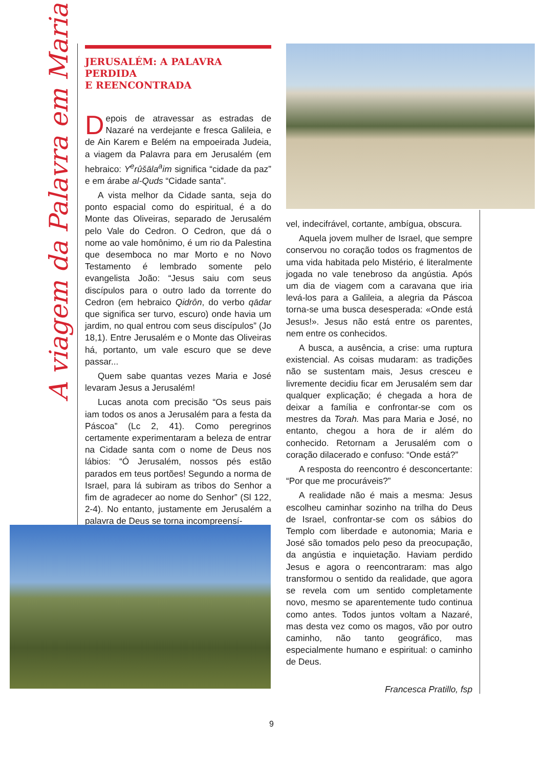A viagem da Palavra em Maria
JERUSALÉM: A PALAVRA PERDIDA
E REENCONTRADA
Depois de atravessar as estradas de Nazaré na verdejante e fresca Galileia, e de Ain Karem e Belém na empoeirada Judeia, a viagem da Palavra para em Jerusalém (em hebraico: Y<sup>e</sup>rûšāla<sup>a</sup>im significa “cidade da paz” e em árabe al-Quds “Cidade santa”.
A vista melhor da Cidade santa, seja do ponto espacial como do espiritual, é a do Monte das Oliveiras, separado de Jerusalém pelo Vale do Cedron. O Cedron, que dá o nome ao vale homônimo, é um rio da Palestina que desemboca no mar Morto e no Novo Testamento é lembrado somente pelo evangelista João: “Jesus saiu com seus discípulos para o outro lado da torrente do Cedron (em hebraico Qidrôn, do verbo qādar que significa ser turvo, escuro) onde havia um jardim, no qual entrou com seus discípulos” (Jo 18,1). Entre Jerusalém e o Monte das Oliveiras há, portanto, um vale escuro que se deve passar...
Quem sabe quantas vezes Maria e José levaram Jesus a Jerusalém!
Lucas anota com precisão “Os seus pais iam todos os anos a Jerusalém para a festa da Páscoa” (Lc 2, 41). Como peregrinos certamente experimentaram a beleza de entrar na Cidade santa com o nome de Deus nos lábios: “Ó Jerusalém, nossos pés estão parados em teus portões! Segundo a norma de Israel, para lá subiram as tribos do Senhor a fim de agradecer ao nome do Senhor” (Sl 122, 2-4). No entanto, justamente em Jerusalém a palavra de Deus se torna incompreensí-
vel, indecifrável, cortante, ambígua, obscura.
Aquela jovem mulher de Israel, que sempre conservou no coração todos os fragmentos de uma vida habitada pelo Mistério, é literalmente jogada no vale tenebroso da angústia. Após um dia de viagem com a caravana que iria levá-los para a Galileia, a alegria da Páscoa torna-se uma busca desesperada: «Onde está Jesus!». Jesus não está entre os parentes, nem entre os conhecidos.
A busca, a ausência, a crise: uma ruptura existencial. As coisas mudaram: as tradições não se sustentam mais, Jesus cresceu e livremente decidiu ficar em Jerusalém sem dar qualquer explicação; é chegada a hora de deixar a família e confrontar-se com os mestres da Torah. Mas para Maria e José, no entanto, chegou a hora de ir além do conhecido. Retornam a Jerusalém com o coração dilacerado e confuso: “Onde está?”
A resposta do reencontro é desconcertante: “Por que me procuráveis?”
A realidade não é mais a mesma: Jesus escolheu caminhar sozinho na trilha do Deus de Israel, confrontar-se com os sábios do Templo com liberdade e autonomia; Maria e José são tomados pelo peso da preocupação, da angústia e inquietação. Haviam perdido Jesus e agora o reencontraram: mas algo transformou o sentido da realidade, que agora se revela com um sentido completamente novo, mesmo se aparentemente tudo continua como antes. Todos juntos voltam a Nazaré, mas desta vez como os magos, vão por outro caminho, não tanto geográfico, mas especialmente humano e espiritual: o caminho de Deus.
Francesca Pratillo, fsp
9